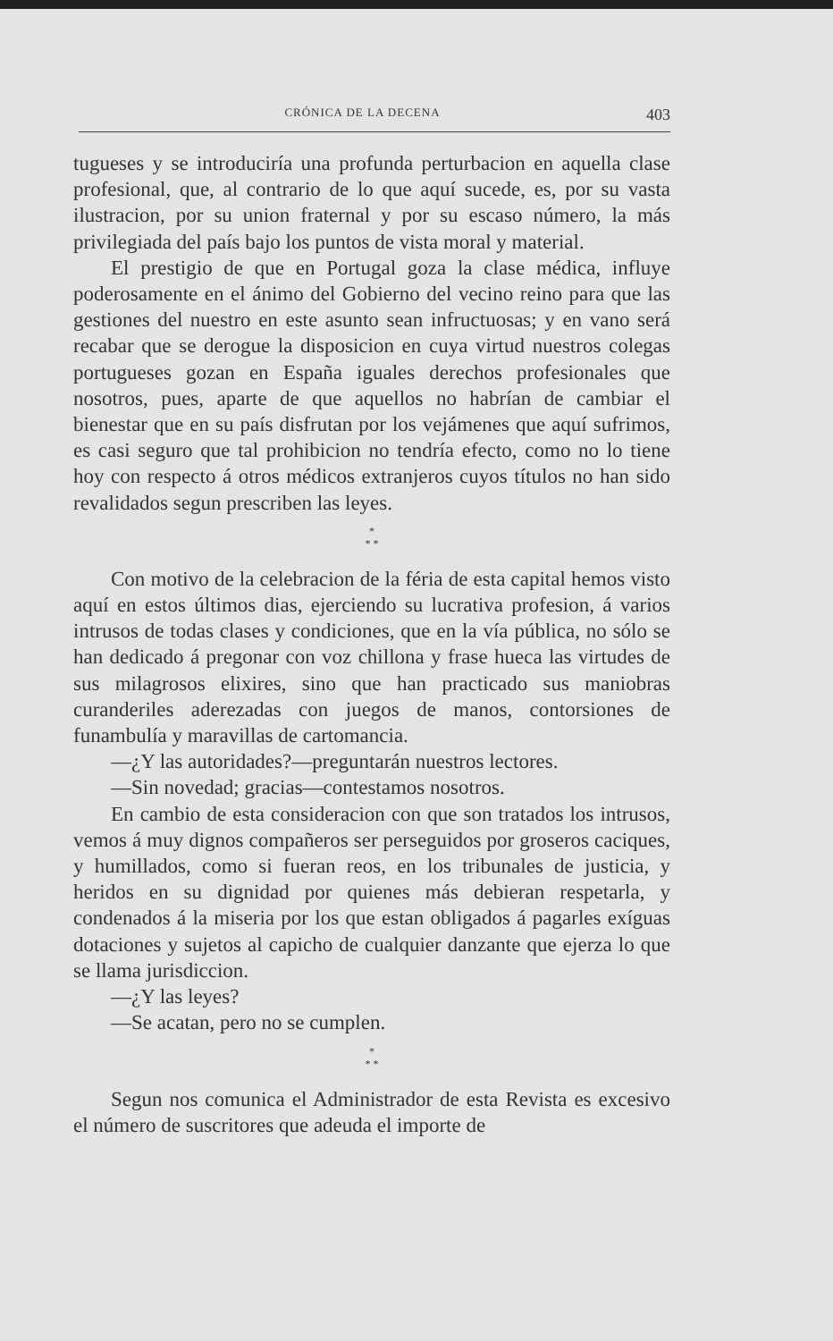CRÓNICA DE LA DECENA 403
tugueses y se introduciría una profunda perturbacion en aquella clase profesional, que, al contrario de lo que aquí sucede, es, por su vasta ilustracion, por su union fraternal y por su escaso número, la más privilegiada del país bajo los puntos de vista moral y material.
El prestigio de que en Portugal goza la clase médica, influye poderosamente en el ánimo del Gobierno del vecino reino para que las gestiones del nuestro en este asunto sean infructuosas; y en vano será recabar que se derogue la disposicion en cuya virtud nuestros colegas portugueses gozan en España iguales derechos profesionales que nosotros, pues, aparte de que aquellos no habrían de cambiar el bienestar que en su país disfrutan por los vejámenes que aquí sufrimos, es casi seguro que tal prohibicion no tendría efecto, como no lo tiene hoy con respecto á otros médicos extranjeros cuyos títulos no han sido revalidados segun prescriben las leyes.
*
* *
Con motivo de la celebracion de la féria de esta capital hemos visto aquí en estos últimos dias, ejerciendo su lucrativa profesion, á varios intrusos de todas clases y condiciones, que en la vía pública, no sólo se han dedicado á pregonar con voz chillona y frase hueca las virtudes de sus milagrosos elixires, sino que han practicado sus maniobras curanderiles aderezadas con juegos de manos, contorsiones de funambulía y maravillas de cartomancia.
—¿Y las autoridades?—preguntarán nuestros lectores.
—Sin novedad; gracias—contestamos nosotros.
En cambio de esta consideracion con que son tratados los intrusos, vemos á muy dignos compañeros ser perseguidos por groseros caciques, y humillados, como si fueran reos, en los tribunales de justicia, y heridos en su dignidad por quienes más debieran respetarla, y condenados á la miseria por los que estan obligados á pagarles exíguas dotaciones y sujetos al capicho de cualquier danzante que ejerza lo que se llama jurisdiccion.
—¿Y las leyes?
—Se acatan, pero no se cumplen.
*
* *
Segun nos comunica el Administrador de esta Revista es excesivo el número de suscritores que adeuda el importe de